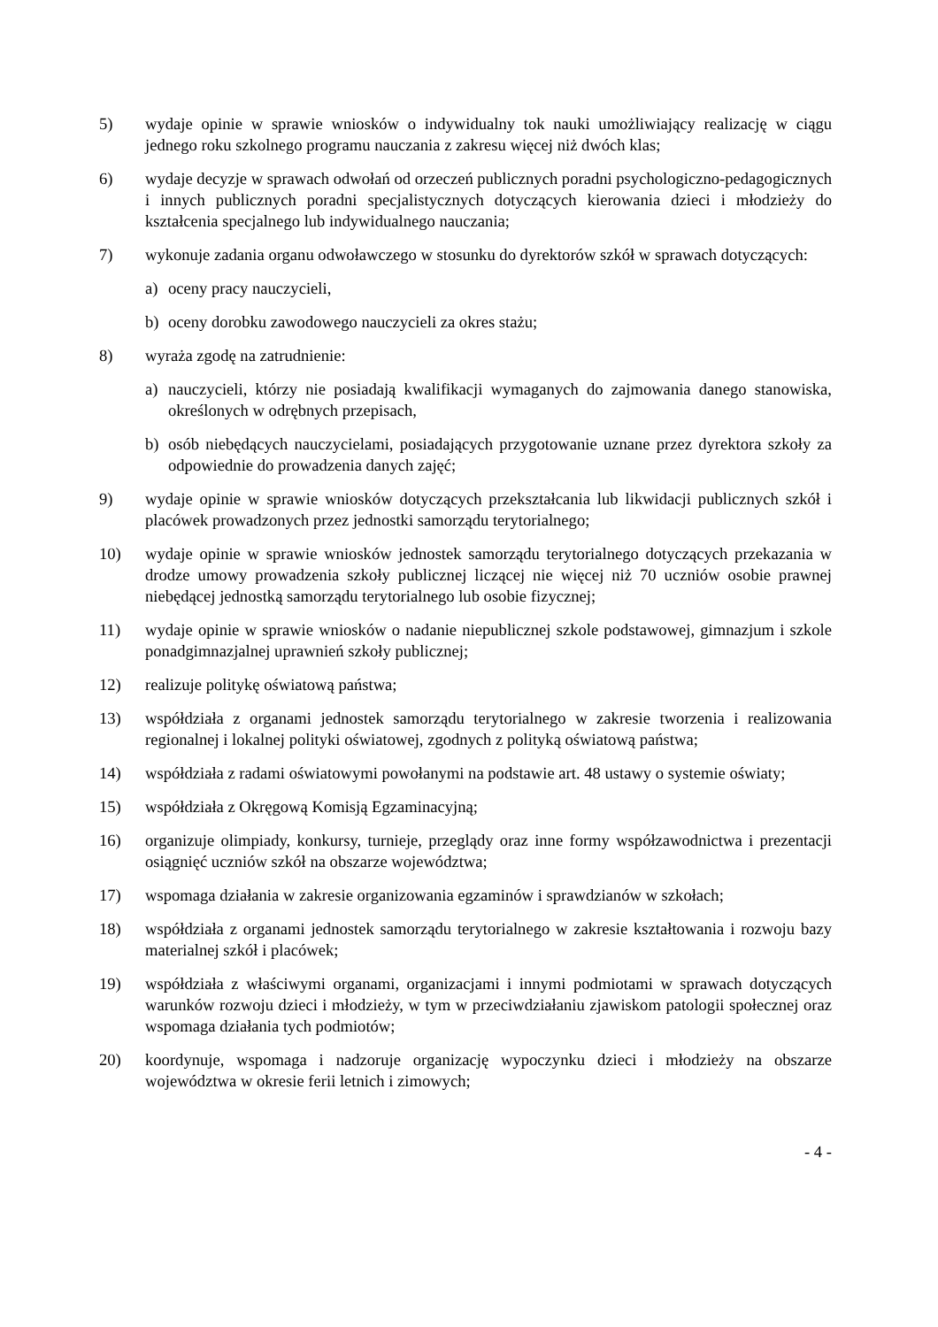5) wydaje opinie w sprawie wniosków o indywidualny tok nauki umożliwiający realizację w ciągu jednego roku szkolnego programu nauczania z zakresu więcej niż dwóch klas;
6) wydaje decyzje w sprawach odwołań od orzeczeń publicznych poradni psychologiczno-pedagogicznych i innych publicznych poradni specjalistycznych dotyczących kierowania dzieci i młodzieży do kształcenia specjalnego lub indywidualnego nauczania;
7) wykonuje zadania organu odwoławczego w stosunku do dyrektorów szkół w sprawach dotyczących:
a) oceny pracy nauczycieli,
b) oceny dorobku zawodowego nauczycieli za okres stażu;
8) wyraża zgodę na zatrudnienie:
a) nauczycieli, którzy nie posiadają kwalifikacji wymaganych do zajmowania danego stanowiska, określonych w odrębnych przepisach,
b) osób niebędących nauczycielami, posiadających przygotowanie uznane przez dyrektora szkoły za odpowiednie do prowadzenia danych zajęć;
9) wydaje opinie w sprawie wniosków dotyczących przekształcania lub likwidacji publicznych szkół i placówek prowadzonych przez jednostki samorządu terytorialnego;
10) wydaje opinie w sprawie wniosków jednostek samorządu terytorialnego dotyczących przekazania w drodze umowy prowadzenia szkoły publicznej liczącej nie więcej niż 70 uczniów osobie prawnej niebędącej jednostką samorządu terytorialnego lub osobie fizycznej;
11) wydaje opinie w sprawie wniosków o nadanie niepublicznej szkole podstawowej, gimnazjum i szkole ponadgimnazjalnej uprawnień szkoły publicznej;
12) realizuje politykę oświatową państwa;
13) współdziała z organami jednostek samorządu terytorialnego w zakresie tworzenia i realizowania regionalnej i lokalnej polityki oświatowej, zgodnych z polityką oświatową państwa;
14) współdziała z radami oświatowymi powołanymi na podstawie art. 48 ustawy o systemie oświaty;
15) współdziała z Okręgową Komisją Egzaminacyjną;
16) organizuje olimpiady, konkursy, turnieje, przeglądy oraz inne formy współzawodnictwa i prezentacji osiągnięć uczniów szkół na obszarze województwa;
17) wspomaga działania w zakresie organizowania egzaminów i sprawdzianów w szkołach;
18) współdziała z organami jednostek samorządu terytorialnego w zakresie kształtowania i rozwoju bazy materialnej szkół i placówek;
19) współdziała z właściwymi organami, organizacjami i innymi podmiotami w sprawach dotyczących warunków rozwoju dzieci i młodzieży, w tym w przeciwdziałaniu zjawiskom patologii społecznej oraz wspomaga działania tych podmiotów;
20) koordynuje, wspomaga i nadzoruje organizację wypoczynku dzieci i młodzieży na obszarze województwa w okresie ferii letnich i zimowych;
- 4 -